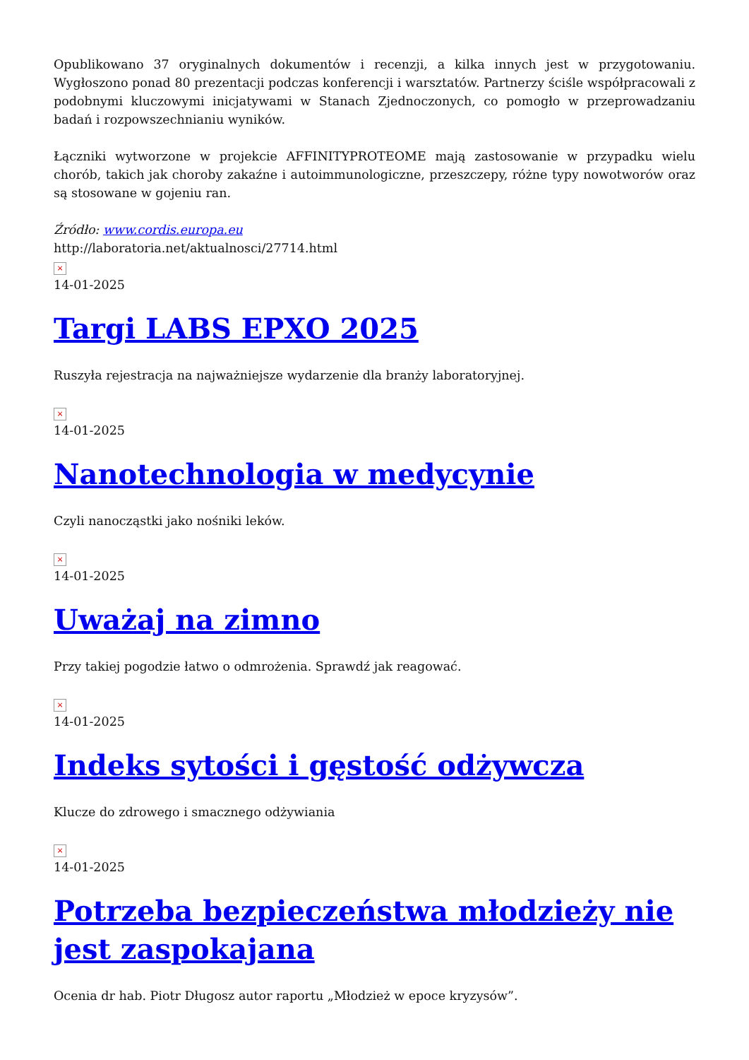Opublikowano 37 oryginalnych dokumentów i recenzji, a kilka innych jest w przygotowaniu. Wygłoszono ponad 80 prezentacji podczas konferencji i warsztatów. Partnerzy ściśle współpracowali z podobnymi kluczowymi inicjatywami w Stanach Zjednoczonych, co pomogło w przeprowadzaniu badań i rozpowszechnianiu wyników.
Łączniki wytworzone w projekcie AFFINITYPROTEOME mają zastosowanie w przypadku wielu chorób, takich jak choroby zakaźne i autoimmunologiczne, przeszczepy, różne typy nowotworów oraz są stosowane w gojeniu ran.
Źródło: www.cordis.europa.eu
http://laboratoria.net/aktualnosci/27714.html
×
14-01-2025
Targi LABS EPXO 2025
Ruszyła rejestracja na najważniejsze wydarzenie dla branży laboratoryjnej.
×
14-01-2025
Nanotechnologia w medycynie
Czyli nanocząstki jako nośniki leków.
×
14-01-2025
Uważaj na zimno
Przy takiej pogodzie łatwo o odmrożenia. Sprawdź jak reagować.
×
14-01-2025
Indeks sytości i gęstość odżywcza
Klucze do zdrowego i smacznego odżywiania
×
14-01-2025
Potrzeba bezpieczeństwa młodzieży nie jest zaspokajana
Ocenia dr hab. Piotr Długosz autor raportu „Młodzież w epoce kryzysów”.